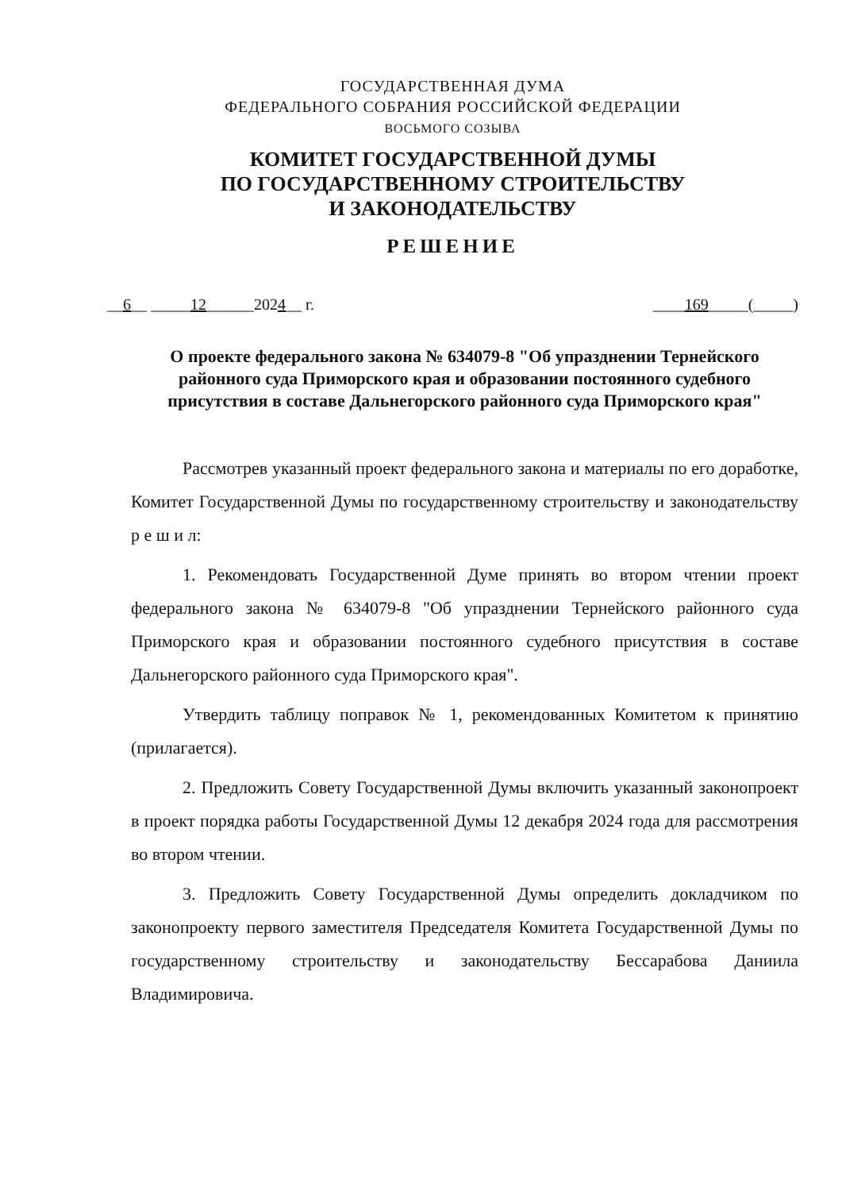ГОСУДАРСТВЕННАЯ ДУМА
ФЕДЕРАЛЬНОГО СОБРАНИЯ РОССИЙСКОЙ ФЕДЕРАЦИИ
ВОСЬМОГО СОЗЫВА
КОМИТЕТ ГОСУДАРСТВЕННОЙ ДУМЫ
ПО ГОСУДАРСТВЕННОМУ СТРОИТЕЛЬСТВУ
И ЗАКОНОДАТЕЛЬСТВУ
РЕШЕНИЕ
__6__ _____12______2024__ г. ____169_____(_____)
О проекте федерального закона № 634079-8 "Об упразднении Тернейского районного суда Приморского края и образовании постоянного судебного присутствия в составе Дальнегорского районного суда Приморского края"
Рассмотрев указанный проект федерального закона и материалы по его доработке, Комитет Государственной Думы по государственному строительству и законодательству р е ш и л:
1. Рекомендовать Государственной Думе принять во втором чтении проект федерального закона № 634079-8 "Об упразднении Тернейского районного суда Приморского края и образовании постоянного судебного присутствия в составе Дальнегорского районного суда Приморского края".
Утвердить таблицу поправок № 1, рекомендованных Комитетом к принятию (прилагается).
2. Предложить Совету Государственной Думы включить указанный законопроект в проект порядка работы Государственной Думы 12 декабря 2024 года для рассмотрения во втором чтении.
3. Предложить Совету Государственной Думы определить докладчиком по законопроекту первого заместителя Председателя Комитета Государственной Думы по государственному строительству и законодательству Бессарабова Даниила Владимировича.